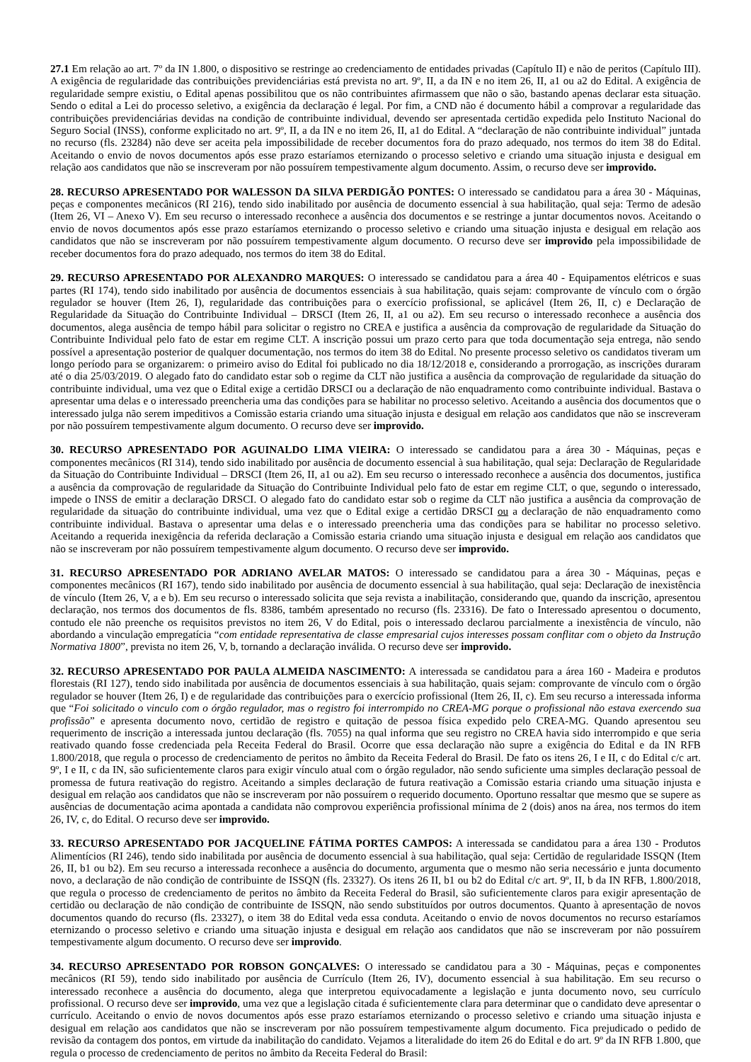27.1 Em relação ao art. 7º da IN 1.800, o dispositivo se restringe ao credenciamento de entidades privadas (Capítulo II) e não de peritos (Capítulo III). A exigência de regularidade das contribuições previdenciárias está prevista no art. 9º, II, a da IN e no item 26, II, a1 ou a2 do Edital. A exigência de regularidade sempre existiu, o Edital apenas possibilitou que os não contribuintes afirmassem que não o são, bastando apenas declarar esta situação. Sendo o edital a Lei do processo seletivo, a exigência da declaração é legal. Por fim, a CND não é documento hábil a comprovar a regularidade das contribuições previdenciárias devidas na condição de contribuinte individual, devendo ser apresentada certidão expedida pelo Instituto Nacional do Seguro Social (INSS), conforme explicitado no art. 9º, II, a da IN e no item 26, II, a1 do Edital. A “declaração de não contribuinte individual” juntada no recurso (fls. 23284) não deve ser aceita pela impossibilidade de receber documentos fora do prazo adequado, nos termos do item 38 do Edital. Aceitando o envio de novos documentos após esse prazo estaríamos eternizando o processo seletivo e criando uma situação injusta e desigual em relação aos candidatos que não se inscreveram por não possuírem tempestivamente algum documento. Assim, o recurso deve ser improvido.
28. RECURSO APRESENTADO POR WALESSON DA SILVA PERDIGÃO PONTES: O interessado se candidatou para a área 30 - Máquinas, peças e componentes mecânicos (RI 216), tendo sido inabilitado por ausência de documento essencial à sua habilitação, qual seja: Termo de adesão (Item 26, VI – Anexo V). Em seu recurso o interessado reconhece a ausência dos documentos e se restringe a juntar documentos novos. Aceitando o envio de novos documentos após esse prazo estaríamos eternizando o processo seletivo e criando uma situação injusta e desigual em relação aos candidatos que não se inscreveram por não possuírem tempestivamente algum documento. O recurso deve ser improvido pela impossibilidade de receber documentos fora do prazo adequado, nos termos do item 38 do Edital.
29. RECURSO APRESENTADO POR ALEXANDRO MARQUES: O interessado se candidatou para a área 40 - Equipamentos elétricos e suas partes (RI 174), tendo sido inabilitado por ausência de documentos essenciais à sua habilitação, quais sejam: comprovante de vínculo com o órgão regulador se houver (Item 26, I), regularidade das contribuições para o exercício profissional, se aplicável (Item 26, II, c) e Declaração de Regularidade da Situação do Contribuinte Individual – DRSCI (Item 26, II, a1 ou a2). Em seu recurso o interessado reconhece a ausência dos documentos, alega ausência de tempo hábil para solicitar o registro no CREA e justifica a ausência da comprovação de regularidade da Situação do Contribuinte Individual pelo fato de estar em regime CLT. A inscrição possui um prazo certo para que toda documentação seja entrega, não sendo possível a apresentação posterior de qualquer documentação, nos termos do item 38 do Edital. No presente processo seletivo os candidatos tiveram um longo período para se organizarem: o primeiro aviso do Edital foi publicado no dia 18/12/2018 e, considerando a prorrogação, as inscrições duraram até o dia 25/03/2019. O alegado fato do candidato estar sob o regime da CLT não justifica a ausência da comprovação de regularidade da situação do contribuinte individual, uma vez que o Edital exige a certidão DRSCI ou a declaração de não enquadramento como contribuinte individual. Bastava o apresentar uma delas e o interessado preencheria uma das condições para se habilitar no processo seletivo. Aceitando a ausência dos documentos que o interessado julga não serem impeditivos a Comissão estaria criando uma situação injusta e desigual em relação aos candidatos que não se inscreveram por não possuírem tempestivamente algum documento. O recurso deve ser improvido.
30. RECURSO APRESENTADO POR AGUINALDO LIMA VIEIRA: O interessado se candidatou para a área 30 - Máquinas, peças e componentes mecânicos (RI 314), tendo sido inabilitado por ausência de documento essencial à sua habilitação, qual seja: Declaração de Regularidade da Situação do Contribuinte Individual – DRSCI (Item 26, II, a1 ou a2). Em seu recurso o interessado reconhece a ausência dos documentos, justifica a ausência da comprovação de regularidade da Situação do Contribuinte Individual pelo fato de estar em regime CLT, o que, segundo o interessado, impede o INSS de emitir a declaração DRSCI. O alegado fato do candidato estar sob o regime da CLT não justifica a ausência da comprovação de regularidade da situação do contribuinte individual, uma vez que o Edital exige a certidão DRSCI ou a declaração de não enquadramento como contribuinte individual. Bastava o apresentar uma delas e o interessado preencheria uma das condições para se habilitar no processo seletivo. Aceitando a requerida inexigência da referida declaração a Comissão estaria criando uma situação injusta e desigual em relação aos candidatos que não se inscreveram por não possuírem tempestivamente algum documento. O recurso deve ser improvido.
31. RECURSO APRESENTADO POR ADRIANO AVELAR MATOS: O interessado se candidatou para a área 30 - Máquinas, peças e componentes mecânicos (RI 167), tendo sido inabilitado por ausência de documento essencial à sua habilitação, qual seja: Declaração de inexistência de vínculo (Item 26, V, a e b). Em seu recurso o interessado solicita que seja revista a inabilitação, considerando que, quando da inscrição, apresentou declaração, nos termos dos documentos de fls. 8386, também apresentado no recurso (fls. 23316). De fato o Interessado apresentou o documento, contudo ele não preenche os requisitos previstos no item 26, V do Edital, pois o interessado declarou parcialmente a inexistência de vínculo, não abordando a vinculação empregatícia “com entidade representativa de classe empresarial cujos interesses possam conflitar com o objeto da Instrução Normativa 1800”, prevista no item 26, V, b, tornando a declaração inválida. O recurso deve ser improvido.
32. RECURSO APRESENTADO POR PAULA ALMEIDA NASCIMENTO: A interessada se candidatou para a área 160 - Madeira e produtos florestais (RI 127), tendo sido inabilitada por ausência de documentos essenciais à sua habilitação, quais sejam: comprovante de vínculo com o órgão regulador se houver (Item 26, I) e de regularidade das contribuições para o exercício profissional (Item 26, II, c). Em seu recurso a interessada informa que “Foi solicitado o vinculo com o órgão regulador, mas o registro foi interrompido no CREA-MG porque o profissional não estava exercendo sua profissão” e apresenta documento novo, certidão de registro e quitação de pessoa física expedido pelo CREA-MG. Quando apresentou seu requerimento de inscrição a interessada juntou declaração (fls. 7055) na qual informa que seu registro no CREA havia sido interrompido e que seria reativado quando fosse credenciada pela Receita Federal do Brasil. Ocorre que essa declaração não supre a exigência do Edital e da IN RFB 1.800/2018, que regula o processo de credenciamento de peritos no âmbito da Receita Federal do Brasil. De fato os itens 26, I e II, c do Edital c/c art. 9º, I e II, c da IN, são suficientemente claros para exigir vínculo atual com o órgão regulador, não sendo suficiente uma simples declaração pessoal de promessa de futura reativação do registro. Aceitando a simples declaração de futura reativação a Comissão estaria criando uma situação injusta e desigual em relação aos candidatos que não se inscreveram por não possuírem o requerido documento. Oportuno ressaltar que mesmo que se supere as ausências de documentação acima apontada a candidata não comprovou experiência profissional mínima de 2 (dois) anos na área, nos termos do item 26, IV, c, do Edital. O recurso deve ser improvido.
33. RECURSO APRESENTADO POR JACQUELINE FÁTIMA PORTES CAMPOS: A interessada se candidatou para a área 130 - Produtos Alimentícios (RI 246), tendo sido inabilitada por ausência de documento essencial à sua habilitação, qual seja: Certidão de regularidade ISSQN (Item 26, II, b1 ou b2). Em seu recurso a interessada reconhece a ausência do documento, argumenta que o mesmo não seria necessário e junta documento novo, a declaração de não condição de contribuinte de ISSQN (fls. 23327). Os itens 26 II, b1 ou b2 do Edital c/c art. 9º, II, b da IN RFB, 1.800/2018, que regula o processo de credenciamento de peritos no âmbito da Receita Federal do Brasil, são suficientemente claros para exigir apresentação de certidão ou declaração de não condição de contribuinte de ISSQN, não sendo substituídos por outros documentos. Quanto à apresentação de novos documentos quando do recurso (fls. 23327), o item 38 do Edital veda essa conduta. Aceitando o envio de novos documentos no recurso estaríamos eternizando o processo seletivo e criando uma situação injusta e desigual em relação aos candidatos que não se inscreveram por não possuírem tempestivamente algum documento. O recurso deve ser improvido.
34. RECURSO APRESENTADO POR ROBSON GONÇALVES: O interessado se candidatou para a 30 - Máquinas, peças e componentes mecânicos (RI 59), tendo sido inabilitado por ausência de Currículo (Item 26, IV), documento essencial à sua habilitação. Em seu recurso o interessado reconhece a ausência do documento, alega que interpretou equivocadamente a legislação e junta documento novo, seu currículo profissional. O recurso deve ser improvido, uma vez que a legislação citada é suficientemente clara para determinar que o candidato deve apresentar o currículo. Aceitando o envio de novos documentos após esse prazo estaríamos eternizando o processo seletivo e criando uma situação injusta e desigual em relação aos candidatos que não se inscreveram por não possuírem tempestivamente algum documento. Fica prejudicado o pedido de revisão da contagem dos pontos, em virtude da inabilitação do candidato. Vejamos a literalidade do item 26 do Edital e do art. 9º da IN RFB 1.800, que regula o processo de credenciamento de peritos no âmbito da Receita Federal do Brasil: